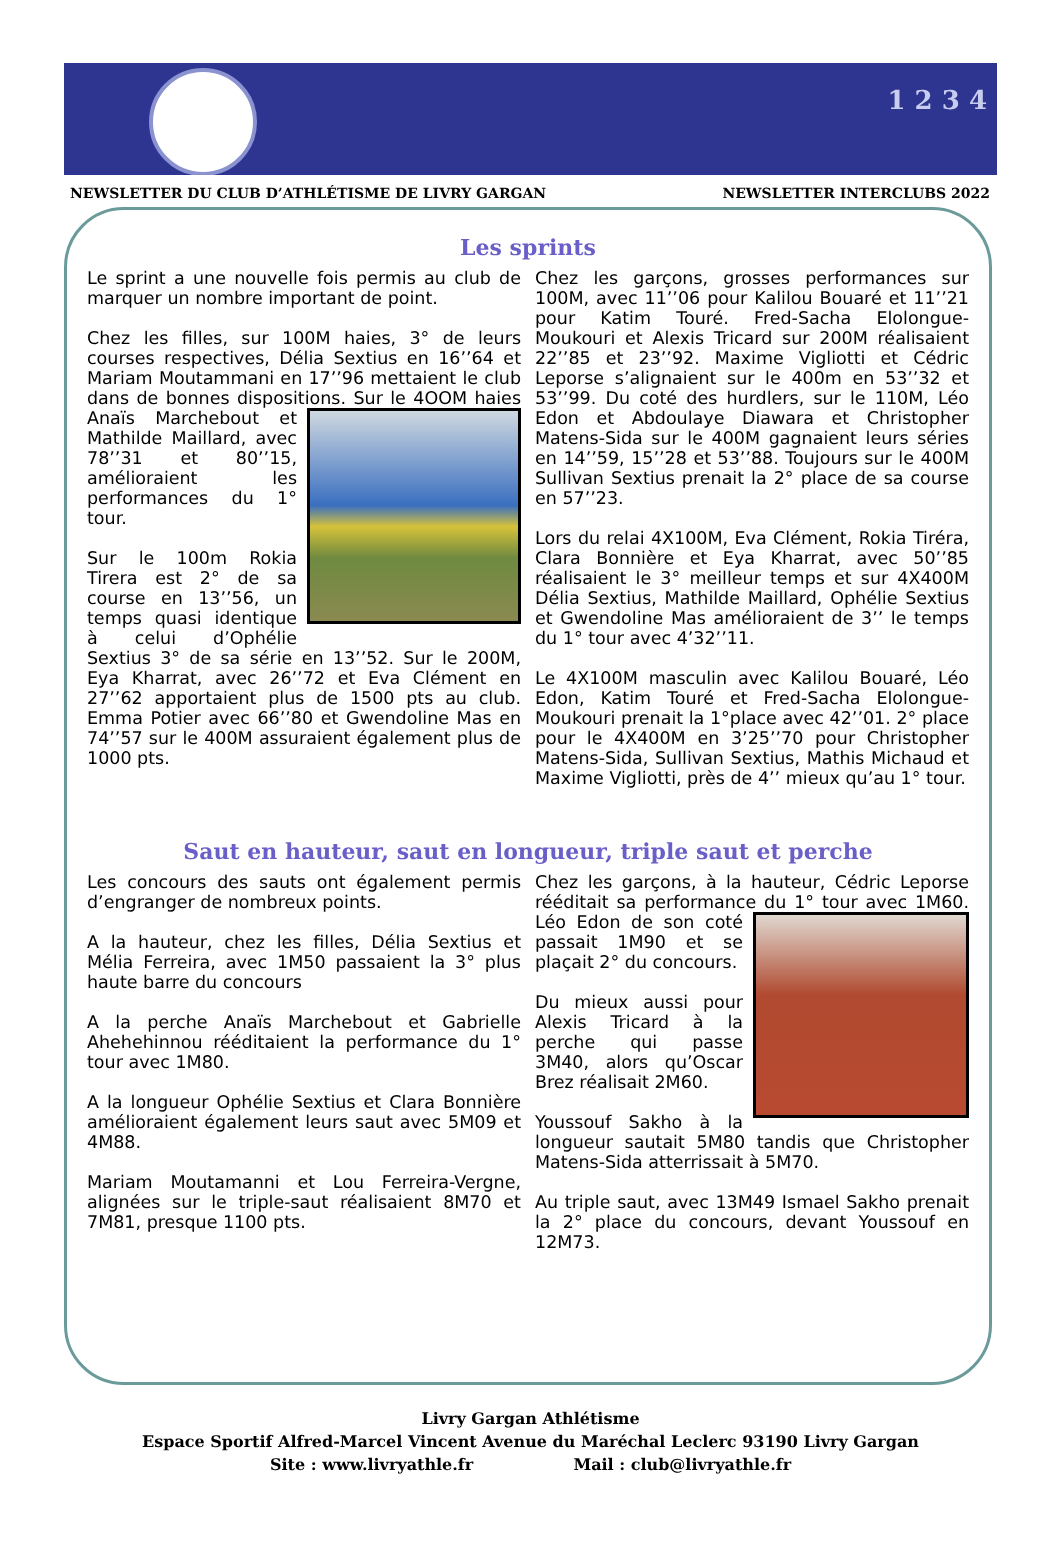1 2 3 4
NEWSLETTER DU CLUB D’ATHLÉTISME DE LIVRY GARGAN NEWSLETTER INTERCLUBS 2022
Les sprints
Le sprint a une nouvelle fois permis au club de marquer un nombre important de point.
Chez les filles, sur 100M haies, 3° de leurs courses respectives, Délia Sextius en 16’’64 et Mariam Moutammani en 17’’96 mettaient le club dans de bonnes dispositions. Sur le 4OOM haies Anaïs Marchebout et Mathilde Maillard, avec 78’’31 et 80’’15, amélioraient les performances du 1° tour.
Sur le 100m Rokia Tirera est 2° de sa course en 13’’56, un temps quasi identique à celui d’Ophélie Sextius 3° de sa série en 13’’52. Sur le 200M, Eya Kharrat, avec 26’’72 et Eva Clément en 27’’62 apportaient plus de 1500 pts au club. Emma Potier avec 66’’80 et Gwendoline Mas en 74’’57 sur le 400M assuraient également plus de 1000 pts.
Chez les garçons, grosses performances sur 100M, avec 11’’06 pour Kalilou Bouaré et 11’’21 pour Katim Touré. Fred-Sacha Elolongue-Moukouri et Alexis Tricard sur 200M réalisaient 22’’85 et 23’’92. Maxime Vigliotti et Cédric Leporse s’alignaient sur le 400m en 53’’32 et 53’’99. Du coté des hurdlers, sur le 110M, Léo Edon et Abdoulaye Diawara et Christopher Matens-Sida sur le 400M gagnaient leurs séries en 14’’59, 15’’28 et 53’’88. Toujours sur le 400M Sullivan Sextius prenait la 2° place de sa course en 57’’23.
Lors du relai 4X100M, Eva Clément, Rokia Tiréra, Clara Bonnière et Eya Kharrat, avec 50’’85 réalisaient le 3° meilleur temps et sur 4X400M Délia Sextius, Mathilde Maillard, Ophélie Sextius et Gwendoline Mas amélioraient de 3’’ le temps du 1° tour avec 4’32’’11.
Le 4X100M masculin avec Kalilou Bouaré, Léo Edon, Katim Touré et Fred-Sacha Elolongue-Moukouri prenait la 1°place avec 42’’01. 2° place pour le 4X400M en 3’25’’70 pour Christopher Matens-Sida, Sullivan Sextius, Mathis Michaud et Maxime Vigliotti, près de 4’’ mieux qu’au 1° tour.
Saut en hauteur, saut en longueur, triple saut et perche
Les concours des sauts ont également permis d’engranger de nombreux points.
A la hauteur, chez les filles, Délia Sextius et Mélia Ferreira, avec 1M50 passaient la 3° plus haute barre du concours
A la perche Anaïs Marchebout et Gabrielle Ahehehinnou rééditaient la performance du 1° tour avec 1M80.
A la longueur Ophélie Sextius et Clara Bonnière amélioraient également leurs saut avec 5M09 et 4M88.
Mariam Moutamanni et Lou Ferreira-Vergne, alignées sur le triple-saut réalisaient 8M70 et 7M81, presque 1100 pts.
Chez les garçons, à la hauteur, Cédric Leporse rééditait sa performance du 1° tour avec 1M60. Léo Edon de son coté passait 1M90 et se plaçait 2° du concours.
Du mieux aussi pour Alexis Tricard à la perche qui passe 3M40, alors qu’Oscar Brez réalisait 2M60.
Youssouf Sakho à la longueur sautait 5M80 tandis que Christopher Matens-Sida atterrissait à 5M70.
Au triple saut, avec 13M49 Ismael Sakho prenait la 2° place du concours, devant Youssouf en 12M73.
Livry Gargan Athlétisme
Espace Sportif Alfred-Marcel Vincent Avenue du Maréchal Leclerc 93190 Livry Gargan
Site : www.livryathle.fr Mail : club@livryathle.fr